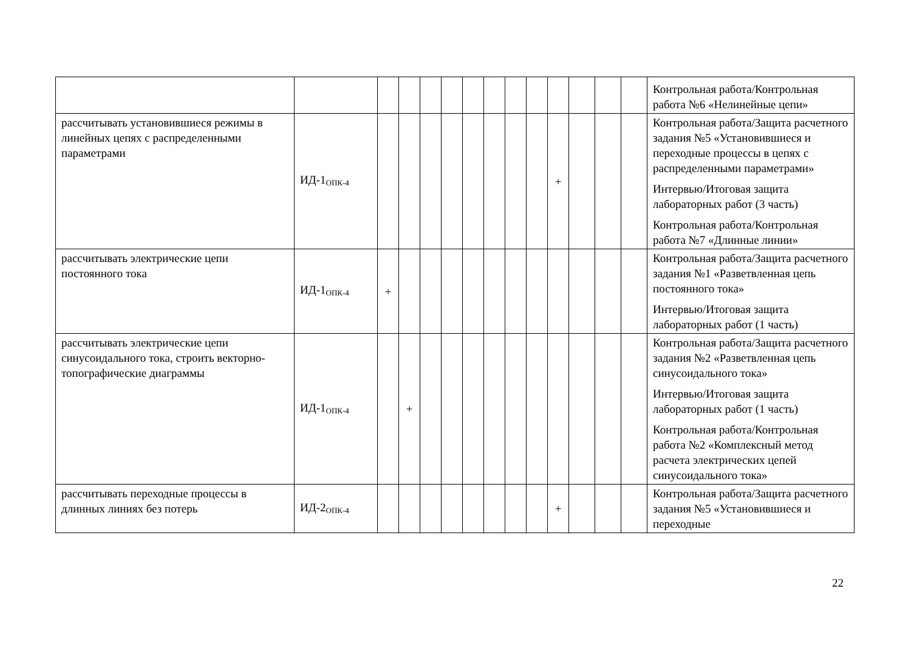| | | | | | | | | | | | | | | Контрольная работа/Контрольная работа №6 «Нелинейные цепи» |
| рассчитывать установившиеся режимы в линейных цепях с распределенными параметрами | ИД-1<sub>ОПК-4</sub> | | | | | | | | | + | | | | Контрольная работа/Защита расчетного задания №5 «Установившиеся и переходные процессы в цепях с распределенными параметрами» Интервью/Итоговая защита лабораторных работ (3 часть) Контрольная работа/Контрольная работа №7 «Длинные линии» |
| рассчитывать электрические цепи постоянного тока | ИД-1<sub>ОПК-4</sub> | + | | | | | | | | | | | | Контрольная работа/Защита расчетного задания №1 «Разветвленная цепь постоянного тока» Интервью/Итоговая защита лабораторных работ (1 часть) |
| рассчитывать электрические цепи синусоидального тока, строить векторно-топографические диаграммы | ИД-1<sub>ОПК-4</sub> | | + | | | | | | | | | | | Контрольная работа/Защита расчетного задания №2 «Разветвленная цепь синусоидального тока» Интервью/Итоговая защита лабораторных работ (1 часть) Контрольная работа/Контрольная работа №2 «Комплексный метод расчета электрических цепей синусоидального тока» |
| рассчитывать переходные процессы в длинных линиях без потерь | ИД-2<sub>ОПК-4</sub> | | | | | | | | | + | | | | Контрольная работа/Защита расчетного задания №5 «Установившиеся и переходные |
22